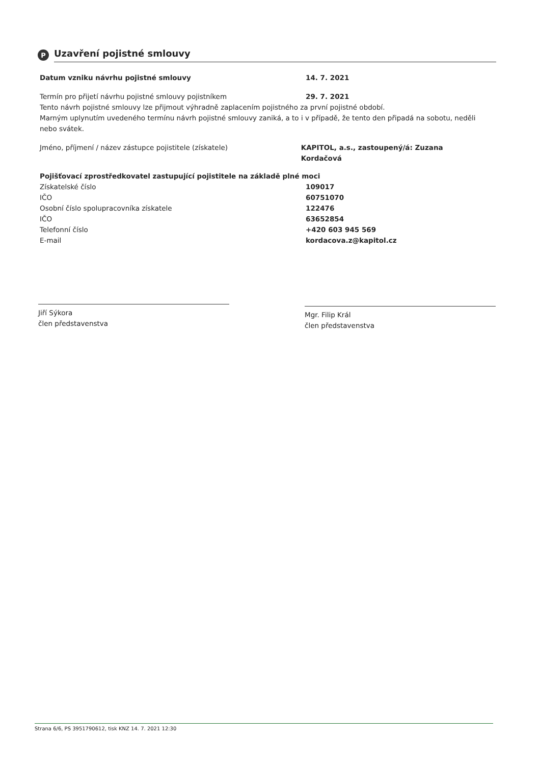P
Uzavření pojistné smlouvy
Datum vzniku návrhu pojistné smlouvy 14. 7. 2021
Termín pro přijetí návrhu pojistné smlouvy pojistníkem 29. 7. 2021
Tento návrh pojistné smlouvy lze přijmout výhradně zaplacením pojistného za první pojistné období.
Marným uplynutím uvedeného termínu návrh pojistné smlouvy zaniká, a to i v případě, že tento den připadá na sobotu, neděli nebo svátek.
Jméno, příjmení / název zástupce pojistitele (získatele) KAPITOL, a.s., zastoupený/á: Zuzana Kordačová
Pojišťovací zprostředkovatel zastupující pojistitele na základě plné moci
Získatelské číslo
IČO
Osobní číslo spolupracovníka získatele
IČO
Telefonní číslo
E-mail
109017
60751070
122476
63652854
+420 603 945 569
kordacova.z@kapitol.cz
Jiří Sýkora
člen představenstva
Mgr. Filip Král
člen představenstva
Strana 6/6, PS 3951790612, tisk KNZ 14. 7. 2021 12:30